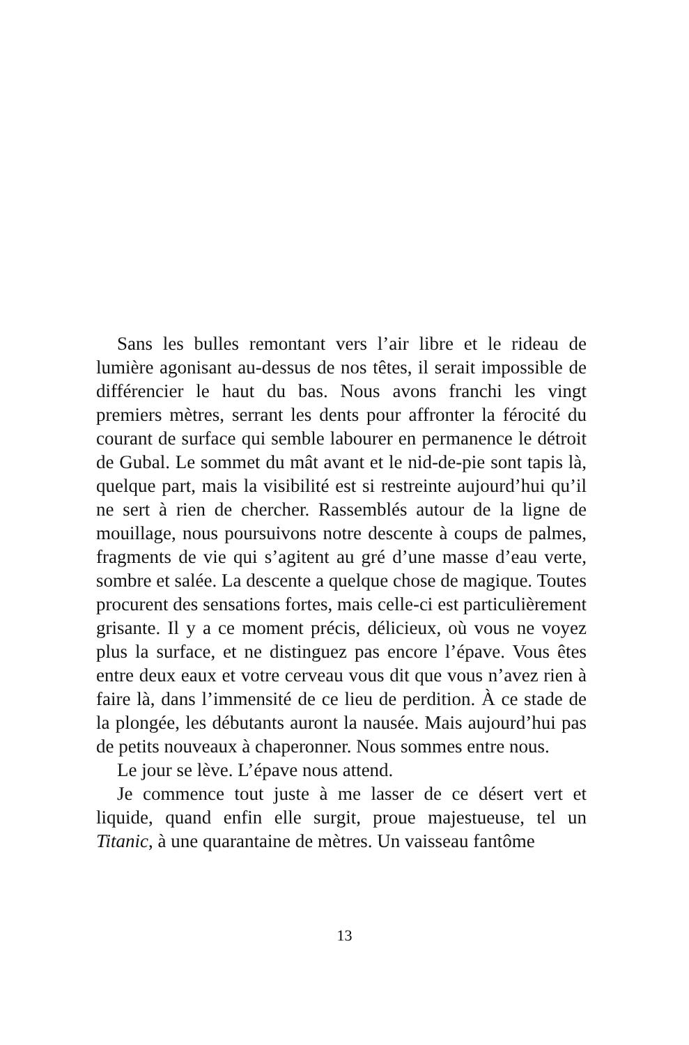Sans les bulles remontant vers l’air libre et le rideau de lumière agonisant au-dessus de nos têtes, il serait impossible de différencier le haut du bas. Nous avons franchi les vingt premiers mètres, serrant les dents pour affronter la férocité du courant de surface qui semble labourer en permanence le détroit de Gubal. Le sommet du mât avant et le nid-de-pie sont tapis là, quelque part, mais la visibilité est si restreinte aujourd’hui qu’il ne sert à rien de chercher. Rassemblés autour de la ligne de mouillage, nous poursuivons notre descente à coups de palmes, fragments de vie qui s’agitent au gré d’une masse d’eau verte, sombre et salée. La descente a quelque chose de magique. Toutes procurent des sensations fortes, mais celle-ci est particulièrement grisante. Il y a ce moment précis, délicieux, où vous ne voyez plus la surface, et ne distinguez pas encore l’épave. Vous êtes entre deux eaux et votre cerveau vous dit que vous n’avez rien à faire là, dans l’immensité de ce lieu de perdition. À ce stade de la plongée, les débutants auront la nausée. Mais aujourd’hui pas de petits nouveaux à chaperonner. Nous sommes entre nous.
Le jour se lève. L’épave nous attend.
Je commence tout juste à me lasser de ce désert vert et liquide, quand enfin elle surgit, proue majestueuse, tel un Titanic, à une quarantaine de mètres. Un vaisseau fantôme
13